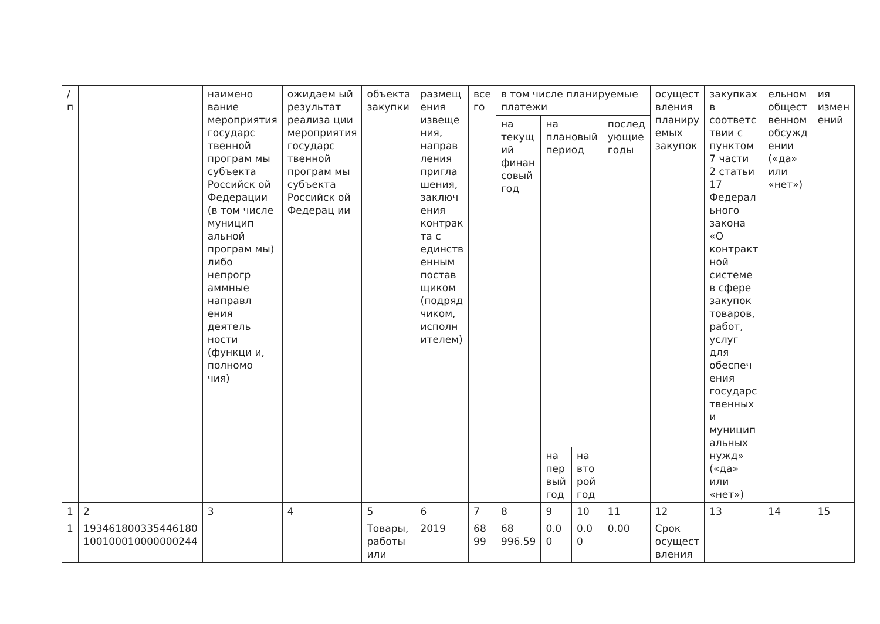| / п | | наимено вание мероприятия государс твенной програм мы субъекта Российск ой Федерации (в том числе муницип альной програм мы) либо непрогр аммные направл ения деятель ности (функци и, полномо чия) | ожидаем ый результат реализа ции мероприятия государс твенной програм мы субъекта Российск ой Федерац ии | объекта закупки | размещ ения извеще ния, направ ления пригла шения, заключ ения контрак та с единств енным постав щиком (подряд чиком, исполн ителем) | все го | в том числе планируемые платежи | | | | осущест вления планиру емых закупок | закупках в соответс твии с пунктом 7 части 2 статьи 17 Федерал ьного закона «О контракт ной системе в сфере закупок товаров, работ, услуг для обеспеч ения государс твенных и муницип альных нужд» («да» или «нет») | ельном общест венном обсужд ении («да» или «нет») | ия измен ений |
| | | | | | | | на текущ ий финан совый год | на плановый период | | послед ующие годы | | | | |
| | | | | | | | | на пер вый год | на вто рой год | | | | | |
| 1 | 2 | 3 | 4 | 5 | 6 | 7 | 8 | 9 | 10 | 11 | 12 | 13 | 14 | 15 |
| 1 | 193461800335446180 100100010000000244 | | | Товары, работы или | 2019 | 68 99 | 68 996.59 | 0.0 0 | 0.0 0 | 0.00 | Срок осущест вления | | | |